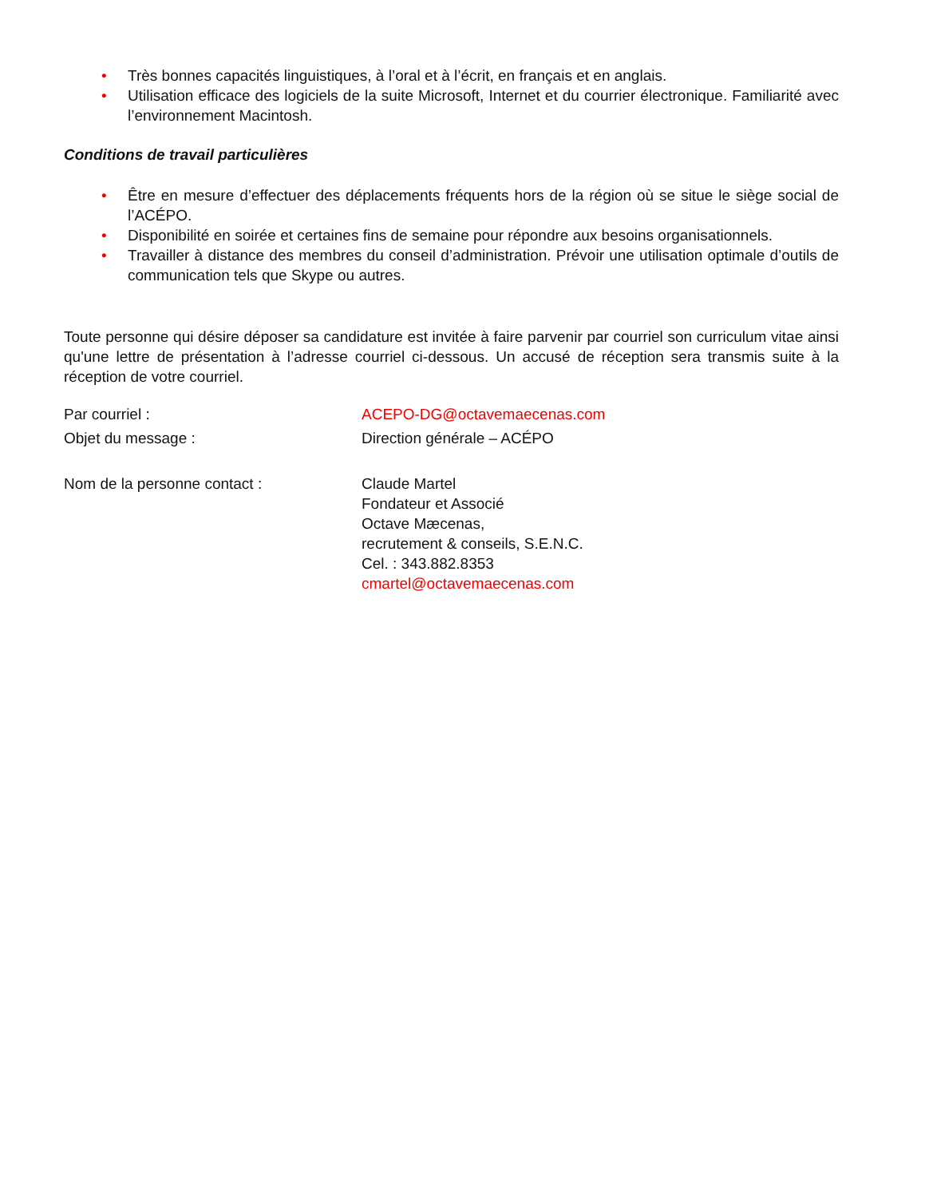• Très bonnes capacités linguistiques, à l’oral et à l’écrit, en français et en anglais.
• Utilisation efficace des logiciels de la suite Microsoft, Internet et du courrier électronique. Familiarité avec l’environnement Macintosh.
Conditions de travail particulières
• Être en mesure d’effectuer des déplacements fréquents hors de la région où se situe le siège social de l’ACÉPO.
• Disponibilité en soirée et certaines fins de semaine pour répondre aux besoins organisationnels.
• Travailler à distance des membres du conseil d’administration. Prévoir une utilisation optimale d’outils de communication tels que Skype ou autres.
Toute personne qui désire déposer sa candidature est invitée à faire parvenir par courriel son curriculum vitae ainsi qu'une lettre de présentation à l’adresse courriel ci-dessous. Un accusé de réception sera transmis suite à la réception de votre courriel.
Par courriel : ACEPO-DG@octavemaecenas.com
Objet du message : Direction générale – ACÉPO
Nom de la personne contact : Claude Martel
Fondateur et Associé
Octave Mæcenas,
recrutement & conseils, S.E.N.C.
Cel. : 343.882.8353
cmartel@octavemaecenas.com